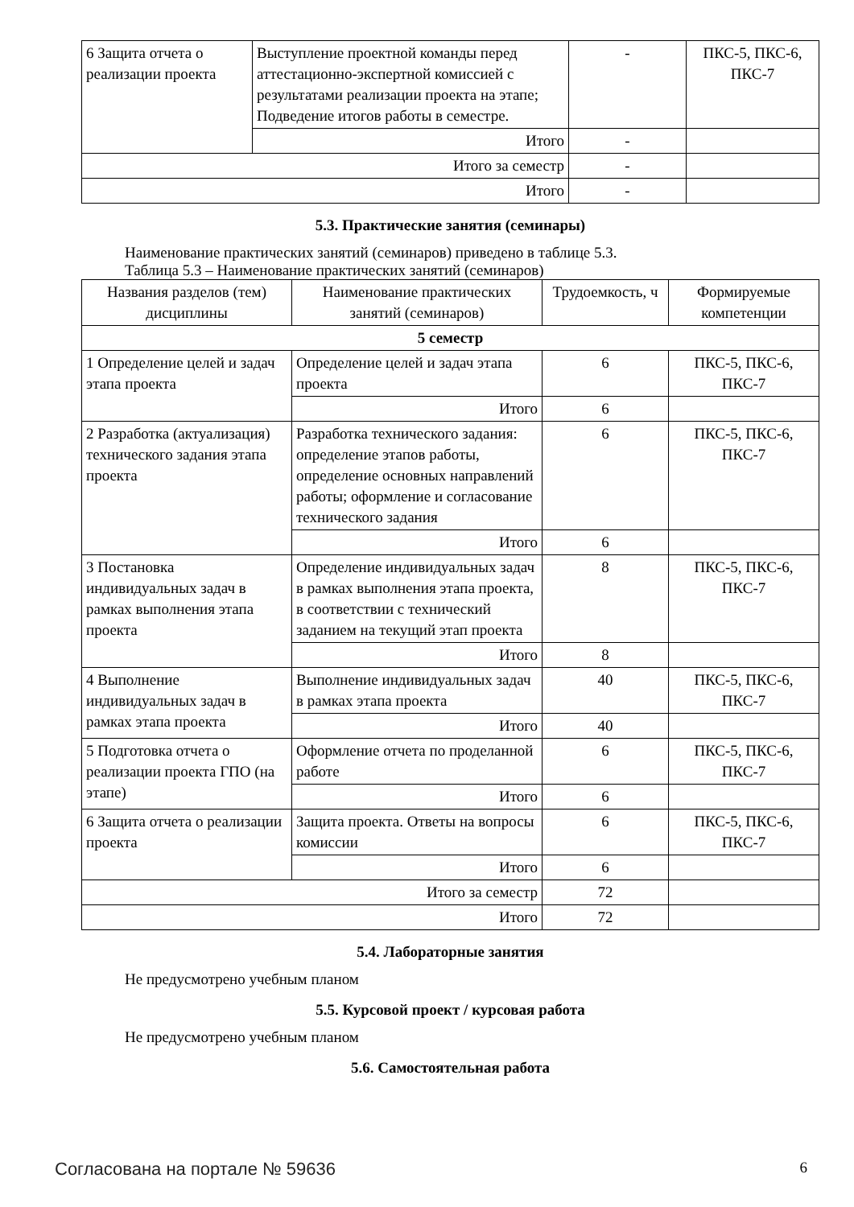| 6 Защита отчета о реализации проекта | Выступление проектной команды перед аттестационно-экспертной комиссией с результатами реализации проекта на этапе; Подведение итогов работы в семестре. | - | ПКС-5, ПКС-6, ПКС-7 |
| | Итого | - | |
| Итого за семестр | | - | |
| Итого | | - | |
5.3. Практические занятия (семинары)
Наименование практических занятий (семинаров) приведено в таблице 5.3.
Таблица 5.3 – Наименование практических занятий (семинаров)
| Названия разделов (тем) дисциплины | Наименование практических занятий (семинаров) | Трудоемкость, ч | Формируемые компетенции |
| --- | --- | --- | --- |
| 5 семестр | | | |
| 1 Определение целей и задач этапа проекта | Определение целей и задач этапа проекта | 6 | ПКС-5, ПКС-6, ПКС-7 |
| | Итого | 6 | |
| 2 Разработка (актуализация) технического задания этапа проекта | Разработка технического задания: определение этапов работы, определение основных направлений работы; оформление и согласование технического задания | 6 | ПКС-5, ПКС-6, ПКС-7 |
| | Итого | 6 | |
| 3 Постановка индивидуальных задач в рамках выполнения этапа проекта | Определение индивидуальных задач в рамках выполнения этапа проекта, в соответствии с технический заданием на текущий этап проекта | 8 | ПКС-5, ПКС-6, ПКС-7 |
| | Итого | 8 | |
| 4 Выполнение индивидуальных задач в рамках этапа проекта | Выполнение индивидуальных задач в рамках этапа проекта | 40 | ПКС-5, ПКС-6, ПКС-7 |
| | Итого | 40 | |
| 5 Подготовка отчета о реализации проекта ГПО (на этапе) | Оформление отчета по проделанной работе | 6 | ПКС-5, ПКС-6, ПКС-7 |
| | Итого | 6 | |
| 6 Защита отчета о реализации проекта | Защита проекта. Ответы на вопросы комиссии | 6 | ПКС-5, ПКС-6, ПКС-7 |
| | Итого | 6 | |
| Итого за семестр | | 72 | |
| Итого | | 72 | |
5.4. Лабораторные занятия
Не предусмотрено учебным планом
5.5. Курсовой проект / курсовая работа
Не предусмотрено учебным планом
5.6. Самостоятельная работа
Согласована на портале № 59636 6